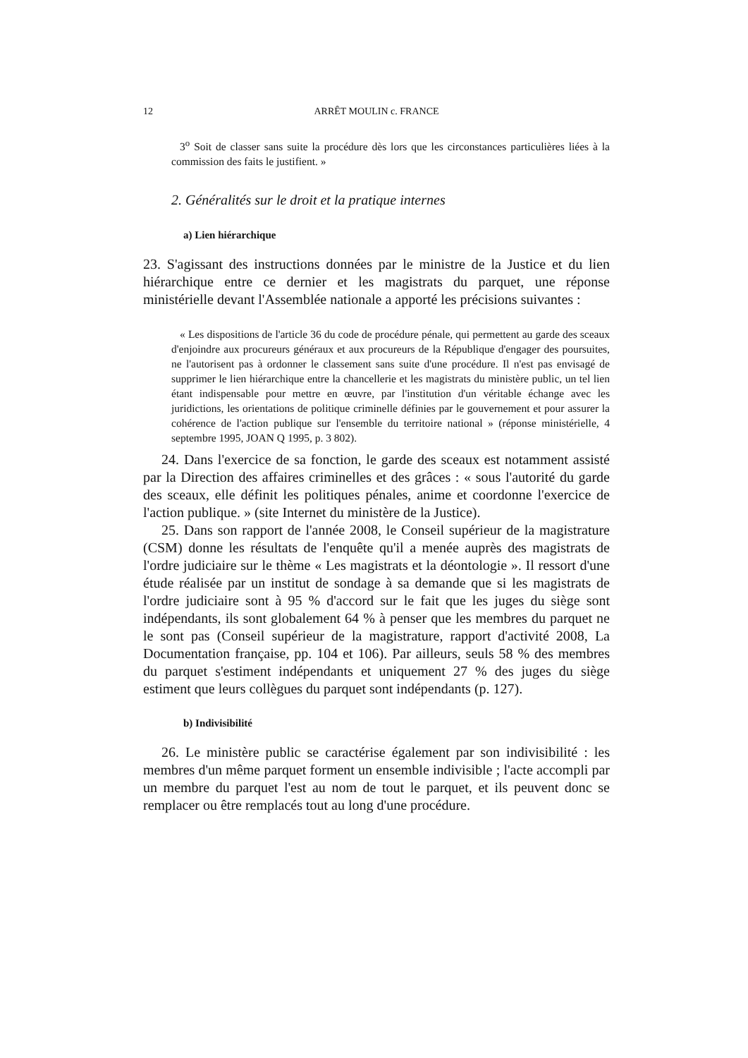12 ARRÊT MOULIN c. FRANCE
3<sup>o</sup> Soit de classer sans suite la procédure dès lors que les circonstances particulières liées à la commission des faits le justifient. »
2. Généralités sur le droit et la pratique internes
a) Lien hiérarchique
23. S'agissant des instructions données par le ministre de la Justice et du lien hiérarchique entre ce dernier et les magistrats du parquet, une réponse ministérielle devant l'Assemblée nationale a apporté les précisions suivantes :
« Les dispositions de l'article 36 du code de procédure pénale, qui permettent au garde des sceaux d'enjoindre aux procureurs généraux et aux procureurs de la République d'engager des poursuites, ne l'autorisent pas à ordonner le classement sans suite d'une procédure. Il n'est pas envisagé de supprimer le lien hiérarchique entre la chancellerie et les magistrats du ministère public, un tel lien étant indispensable pour mettre en œuvre, par l'institution d'un véritable échange avec les juridictions, les orientations de politique criminelle définies par le gouvernement et pour assurer la cohérence de l'action publique sur l'ensemble du territoire national » (réponse ministérielle, 4 septembre 1995, JOAN Q 1995, p. 3 802).
24. Dans l'exercice de sa fonction, le garde des sceaux est notamment assisté par la Direction des affaires criminelles et des grâces : « sous l'autorité du garde des sceaux, elle définit les politiques pénales, anime et coordonne l'exercice de l'action publique. » (site Internet du ministère de la Justice).
25. Dans son rapport de l'année 2008, le Conseil supérieur de la magistrature (CSM) donne les résultats de l'enquête qu'il a menée auprès des magistrats de l'ordre judiciaire sur le thème « Les magistrats et la déontologie ». Il ressort d'une étude réalisée par un institut de sondage à sa demande que si les magistrats de l'ordre judiciaire sont à 95 % d'accord sur le fait que les juges du siège sont indépendants, ils sont globalement 64 % à penser que les membres du parquet ne le sont pas (Conseil supérieur de la magistrature, rapport d'activité 2008, La Documentation française, pp. 104 et 106). Par ailleurs, seuls 58 % des membres du parquet s'estiment indépendants et uniquement 27 % des juges du siège estiment que leurs collègues du parquet sont indépendants (p. 127).
b) Indivisibilité
26. Le ministère public se caractérise également par son indivisibilité : les membres d'un même parquet forment un ensemble indivisible ; l'acte accompli par un membre du parquet l'est au nom de tout le parquet, et ils peuvent donc se remplacer ou être remplacés tout au long d'une procédure.